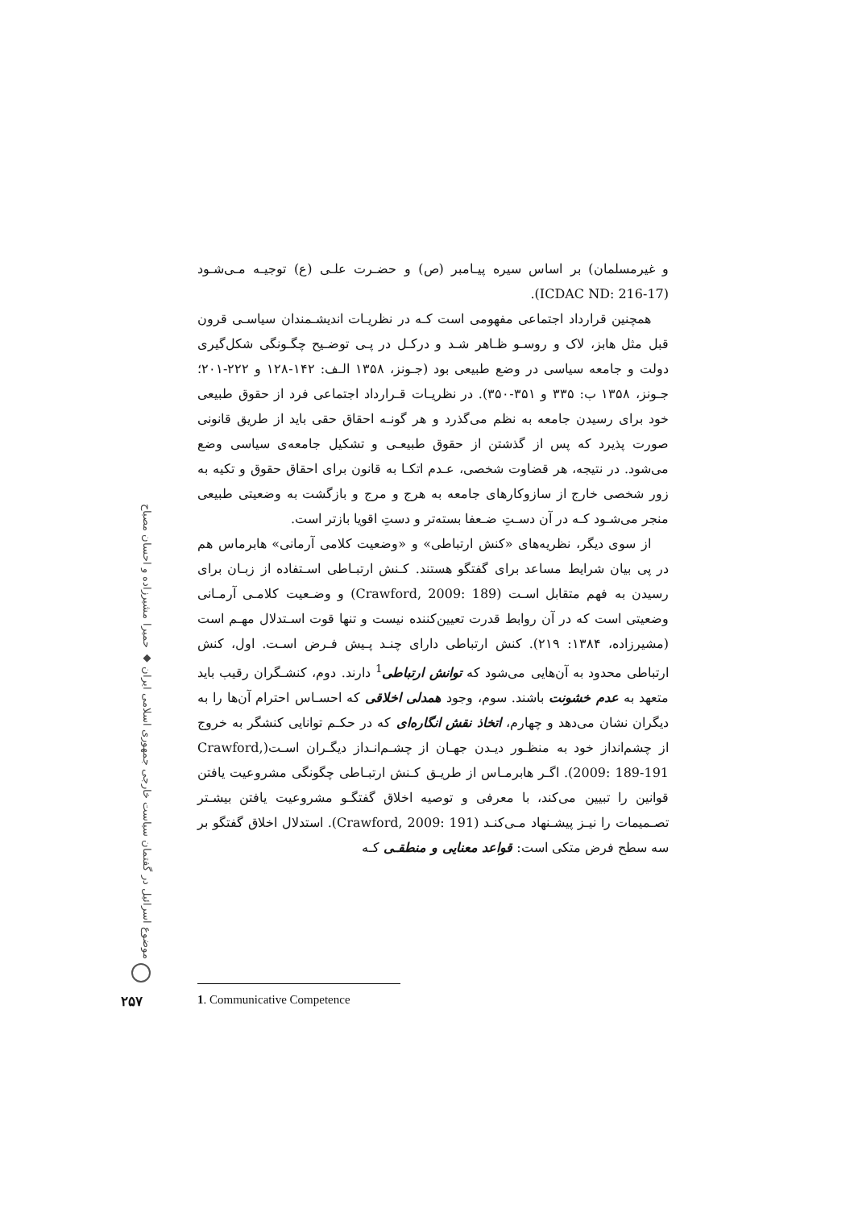و غیرمسلمان) بر اساس سیره پیـامبر (ص) و حضـرت علـی (ع) توجیـه مـی‌شـود (ICDAC ND: 216-17).
همچنین قرارداد اجتماعی مفهومی است کـه در نظریـات اندیشـمندان سیاسـی قرون قبل مثل هابز، لاک و روسـو ظـاهر شـد و درکـل در پـی توضـیح چگـونگی شکل‌گیری دولت و جامعه سیاسی در وضع طبیعی بود (جـونز، ۱۳۵۸ الـف: ۱۴۲-۱۲۸ و ۲۲۲-۲۰۱؛ جـونز، ۱۳۵۸ ب: ۳۳۵ و ۳۵۱-۳۵۰). در نظریـات قـرارداد اجتماعی فرد از حقوق طبیعی خود برای رسیدن جامعه به نظم می‌گذرد و هر گونـه احقاق حقی باید از طریق قانونی صورت پذیرد که پس از گذشتن از حقوق طبیعـی و تشکیل جامعه‌ی سیاسی وضع می‌شود. در نتیجه، هر قضاوت شخصی، عـدم اتکـا به قانون برای احقاق حقوق و تکیه به زور شخصی خارج از سازوکارهای جامعه به هرج و مرج و بازگشت به وضعیتی طبیعی منجر می‌شـود کـه در آن دسـتِ ضـعفا بسته‌تر و دستِ اقویا بازتر است.
از سوی دیگر، نظریه‌های «کنش ارتباطی» و «وضعیت کلامی آرمانی» هابرماس هم در پی بیان شرایط مساعد برای گفتگو هستند. کـنش ارتبـاطی اسـتفاده از زبـان برای رسیدن به فهم متقابل اسـت (Crawford, 2009: 189) و وضـعیت کلامـی آرمـانی وضعیتی است که در آن روابط قدرت تعیین‌کننده نیست و تنها قوت اسـتدلال مهـم است (مشیرزاده، ۱۳۸۴: ۲۱۹). کنش ارتباطی دارای چنـد پـیش فـرض اسـت. اول، کنش ارتباطی محدود به آن‌هایی می‌شود که توانش ارتباطی<sup>1</sup> دارند. دوم، کنشـگران رقیب باید متعهد به عدم خشونت باشند. سوم، وجود همدلی اخلاقی که احسـاس احترام آن‌ها را به دیگران نشان می‌دهد و چهارم، اتخاذ نقش انگاره‌ای که در حکـم توانایی کنشگر به خروج از چشم‌انداز خود به منظـور دیـدن جهـان از چشـم‌انـداز دیگـران اسـت(Crawford, 2009: 189-191). اگـر هابرمـاس از طریـق کـنش ارتبـاطی چگونگی مشروعیت یافتن قوانین را تبیین می‌کند، با معرفی و توصیه اخلاق گفتگـو مشروعیت یافتن بیشـتر تصـمیمات را نیـز پیشـنهاد مـی‌کنـد (Crawford, 2009: 191). استدلال اخلاق گفتگو بر سه سطح فرض متکی است: قواعد معنایی و منطقـی کـه
موضوع اسرائیل در گفتمان سیاست خارجی جمهوری اسلامی ایران ◆ حمیرا مشیرزاده و احسان مصباح
۲۵۷ 1. Communicative Competence